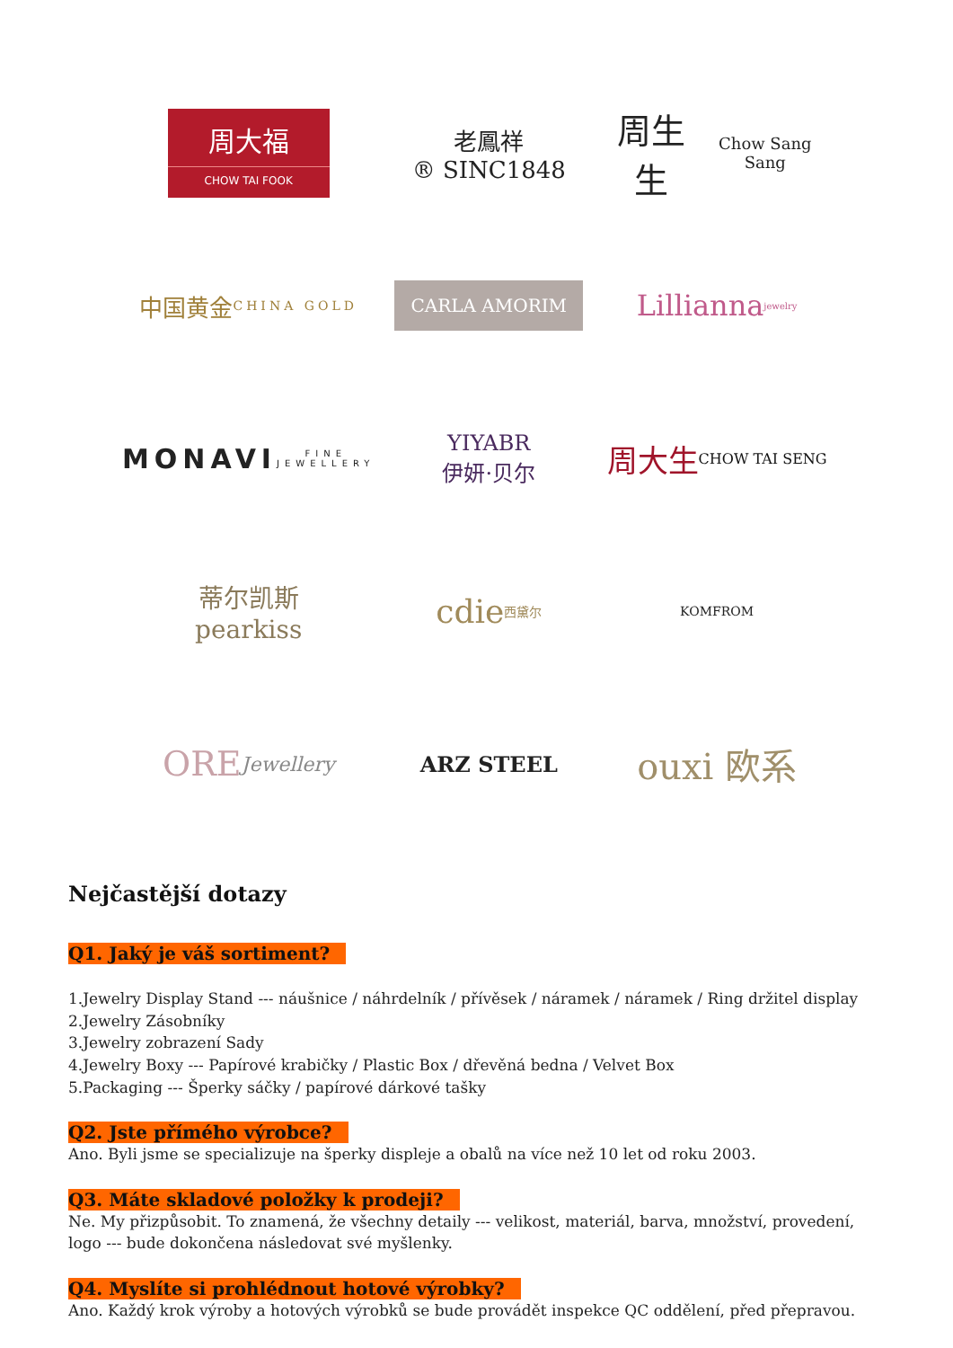周大福
CHOW TAI FOOK
老鳳祥
® SINC1848
周生生
Chow Sang Sang
中国黄金
CHINA GOLD
CARLA AMORIM
Lillianna jewelry
MONAVI
FINE JEWELLERY
YIYABR
伊妍·贝尔
周大生
CHOW TAI SENG
蒂尔凯斯
pearkiss
cdie
西黛尔
KOMFROM
ORE
Jewellery
ARZ STEEL
ouxi 欧系
Nejčastější dotazy
Q1. Jaký je váš sortiment?
1.Jewelry Display Stand --- náušnice / náhrdelník / přívěsek / náramek / náramek / Ring držitel display
2.Jewelry Zásobníky
3.Jewelry zobrazení Sady
4.Jewelry Boxy --- Papírové krabičky / Plastic Box / dřevěná bedna / Velvet Box
5.Packaging --- Šperky sáčky / papírové dárkové tašky
Q2. Jste přímého výrobce?
Ano. Byli jsme se specializuje na šperky displeje a obalů na více než 10 let od roku 2003.
Q3. Máte skladové položky k prodeji?
Ne. My přizpůsobit. To znamená, že všechny detaily --- velikost, materiál, barva, množství, provedení, logo --- bude dokončena následovat své myšlenky.
Q4. Myslíte si prohlédnout hotové výrobky?
Ano. Každý krok výroby a hotových výrobků se bude provádět inspekce QC oddělení, před přepravou.